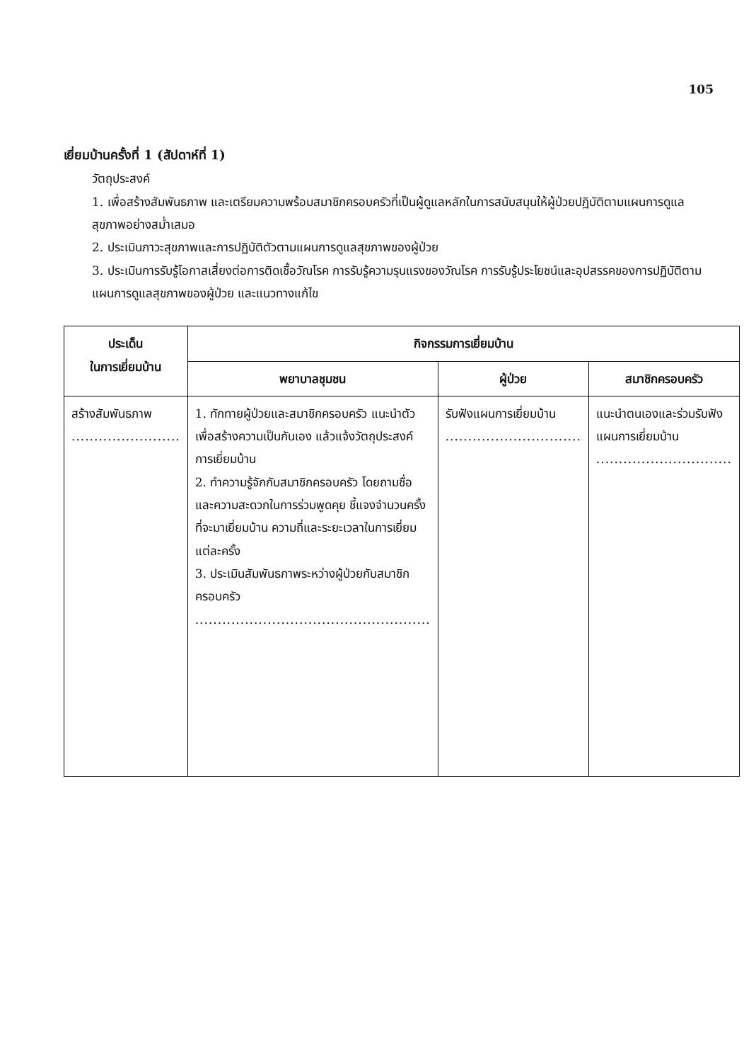105
เยี่ยมบ้านครั้งที่ 1 (สัปดาห์ที่ 1)
วัตถุประสงค์
1. เพื่อสร้างสัมพันธภาพ และเตรียมความพร้อมสมาชิกครอบครัวที่เป็นผู้ดูแลหลักในการสนับสนุนให้ผู้ป่วยปฏิบัติตามแผนการดูแลสุขภาพอย่างสม่ำเสมอ
2. ประเมินภาวะสุขภาพและการปฏิบัติตัวตามแผนการดูแลสุขภาพของผู้ป่วย
3. ประเมินการรับรู้โอกาสเสี่ยงต่อการติดเชื้อวัณโรค การรับรู้ความรุนแรงของวัณโรค การรับรู้ประโยชน์และอุปสรรคของการปฏิบัติตามแผนการดูแลสุขภาพของผู้ป่วย และแนวทางแก้ไข
| ประเด็น ในการเยี่ยมบ้าน | กิจกรรมการเยี่ยมบ้าน | | |
| --- | --- | --- | --- |
| | พยาบาลชุมชน | ผู้ป่วย | สมาชิกครอบครัว |
| สร้างสัมพันธภาพ ........................ | 1. ทักทายผู้ป่วยและสมาชิกครอบครัว แนะนำตัวเพื่อสร้างความเป็นกันเอง แล้วแจ้งวัตถุประสงค์การเยี่ยมบ้าน 2. ทำความรู้จักกับสมาชิกครอบครัว โดยถามชื่อและความสะดวกในการร่วมพูดคุย ชี้แจงจำนวนครั้งที่จะมาเยี่ยมบ้าน ความถี่และระยะเวลาในการเยี่ยมแต่ละครั้ง 3. ประเมินสัมพันธภาพระหว่างผู้ป่วยกับสมาชิกครอบครัว .................................................... | รับฟังแผนการเยี่ยมบ้าน .............................. | แนะนำตนเองและร่วมรับฟังแผนการเยี่ยมบ้าน .............................. |